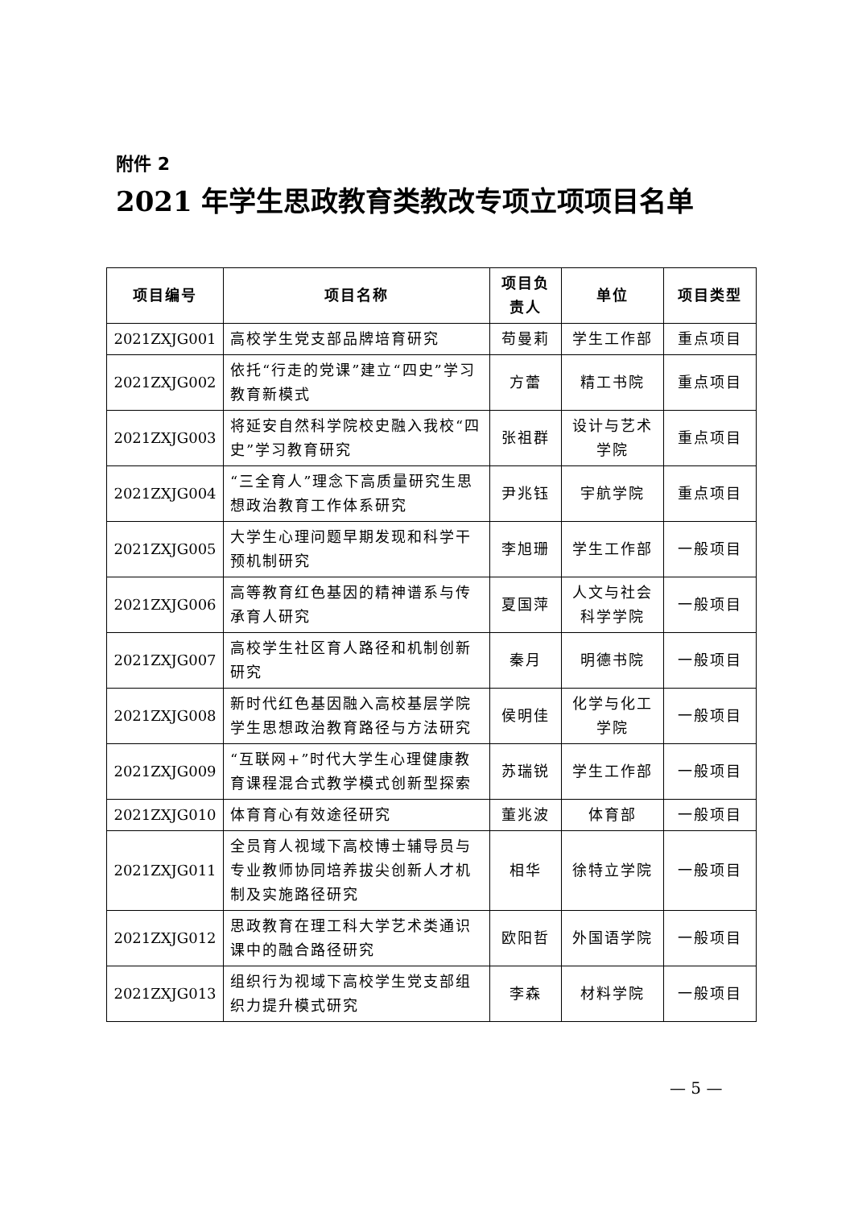附件 2
2021 年学生思政教育类教改专项立项项目名单
| 项目编号 | 项目名称 | 项目负责人 | 单位 | 项目类型 |
| --- | --- | --- | --- | --- |
| 2021ZXJG001 | 高校学生党支部品牌培育研究 | 苟曼莉 | 学生工作部 | 重点项目 |
| 2021ZXJG002 | 依托“行走的党课”建立“四史”学习教育新模式 | 方蕾 | 精工书院 | 重点项目 |
| 2021ZXJG003 | 将延安自然科学院校史融入我校“四史”学习教育研究 | 张祖群 | 设计与艺术学院 | 重点项目 |
| 2021ZXJG004 | “三全育人”理念下高质量研究生思想政治教育工作体系研究 | 尹兆钰 | 宇航学院 | 重点项目 |
| 2021ZXJG005 | 大学生心理问题早期发现和科学干预机制研究 | 李旭珊 | 学生工作部 | 一般项目 |
| 2021ZXJG006 | 高等教育红色基因的精神谱系与传承育人研究 | 夏国萍 | 人文与社会科学学院 | 一般项目 |
| 2021ZXJG007 | 高校学生社区育人路径和机制创新研究 | 秦月 | 明德书院 | 一般项目 |
| 2021ZXJG008 | 新时代红色基因融入高校基层学院学生思想政治教育路径与方法研究 | 侯明佳 | 化学与化工学院 | 一般项目 |
| 2021ZXJG009 | “互联网+”时代大学生心理健康教育课程混合式教学模式创新型探索 | 苏瑞锐 | 学生工作部 | 一般项目 |
| 2021ZXJG010 | 体育育心有效途径研究 | 董兆波 | 体育部 | 一般项目 |
| 2021ZXJG011 | 全员育人视域下高校博士辅导员与专业教师协同培养拔尖创新人才机制及实施路径研究 | 相华 | 徐特立学院 | 一般项目 |
| 2021ZXJG012 | 思政教育在理工科大学艺术类通识课中的融合路径研究 | 欧阳哲 | 外国语学院 | 一般项目 |
| 2021ZXJG013 | 组织行为视域下高校学生党支部组织力提升模式研究 | 李森 | 材料学院 | 一般项目 |
— 5 —